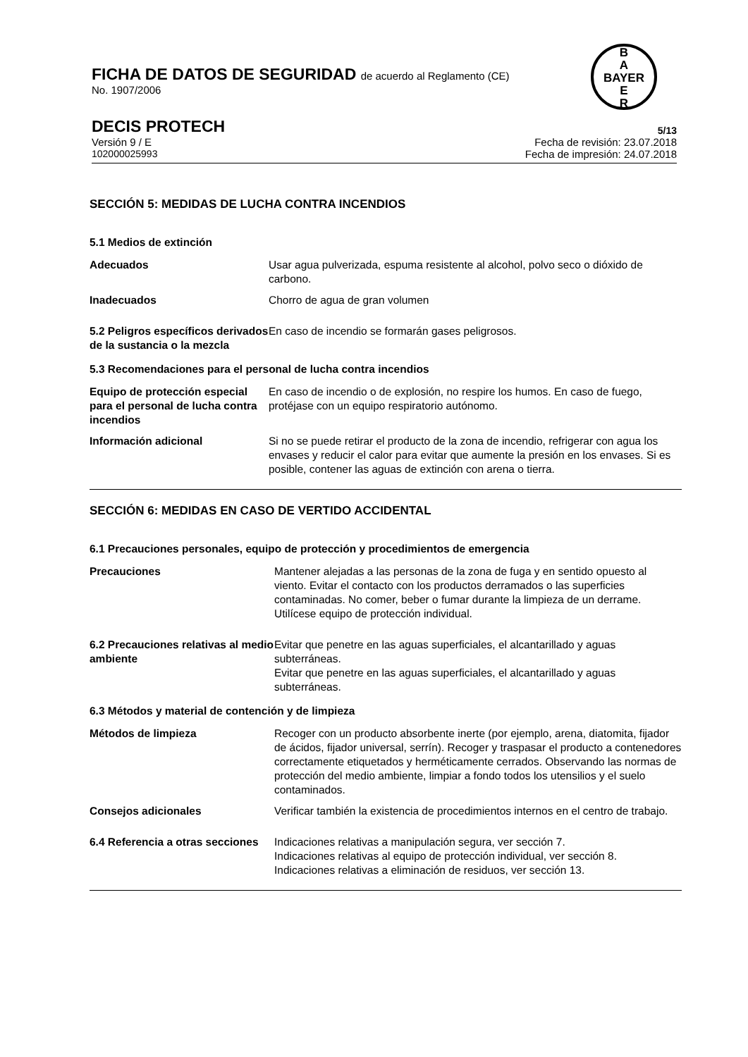FICHA DE DATOS DE SEGURIDAD de acuerdo al Reglamento (CE)
No. 1907/2006
B
A
BAYER
E
R
DECIS PROTECH
5/13
Versión 9 / E Fecha de revisión: 23.07.2018
102000025993 Fecha de impresión: 24.07.2018
SECCIÓN 5: MEDIDAS DE LUCHA CONTRA INCENDIOS
5.1 Medios de extinción
Adecuados Usar agua pulverizada, espuma resistente al alcohol, polvo seco o dióxido de carbono.
Inadecuados Chorro de agua de gran volumen
5.2 Peligros específicos derivados de la sustancia o la mezcla
En caso de incendio se formarán gases peligrosos.
5.3 Recomendaciones para el personal de lucha contra incendios
Equipo de protección especial para el personal de lucha contra incendios
En caso de incendio o de explosión, no respire los humos. En caso de fuego, protéjase con un equipo respiratorio autónomo.
Información adicional Si no se puede retirar el producto de la zona de incendio, refrigerar con agua los envases y reducir el calor para evitar que aumente la presión en los envases. Si es posible, contener las aguas de extinción con arena o tierra.
SECCIÓN 6: MEDIDAS EN CASO DE VERTIDO ACCIDENTAL
6.1 Precauciones personales, equipo de protección y procedimientos de emergencia
Precauciones Mantener alejadas a las personas de la zona de fuga y en sentido opuesto al viento. Evitar el contacto con los productos derramados o las superficies contaminadas. No comer, beber o fumar durante la limpieza de un derrame. Utilícese equipo de protección individual.
6.2 Precauciones relativas al medio ambiente
Evitar que penetre en las aguas superficiales, el alcantarillado y aguas subterráneas.
Evitar que penetre en las aguas superficiales, el alcantarillado y aguas subterráneas.
6.3 Métodos y material de contención y de limpieza
Métodos de limpieza Recoger con un producto absorbente inerte (por ejemplo, arena, diatomita, fijador de ácidos, fijador universal, serrín). Recoger y traspasar el producto a contenedores correctamente etiquetados y herméticamente cerrados. Observando las normas de protección del medio ambiente, limpiar a fondo todos los utensilios y el suelo contaminados.
Consejos adicionales Verificar también la existencia de procedimientos internos en el centro de trabajo.
6.4 Referencia a otras secciones
Indicaciones relativas a manipulación segura, ver sección 7.
Indicaciones relativas al equipo de protección individual, ver sección 8.
Indicaciones relativas a eliminación de residuos, ver sección 13.